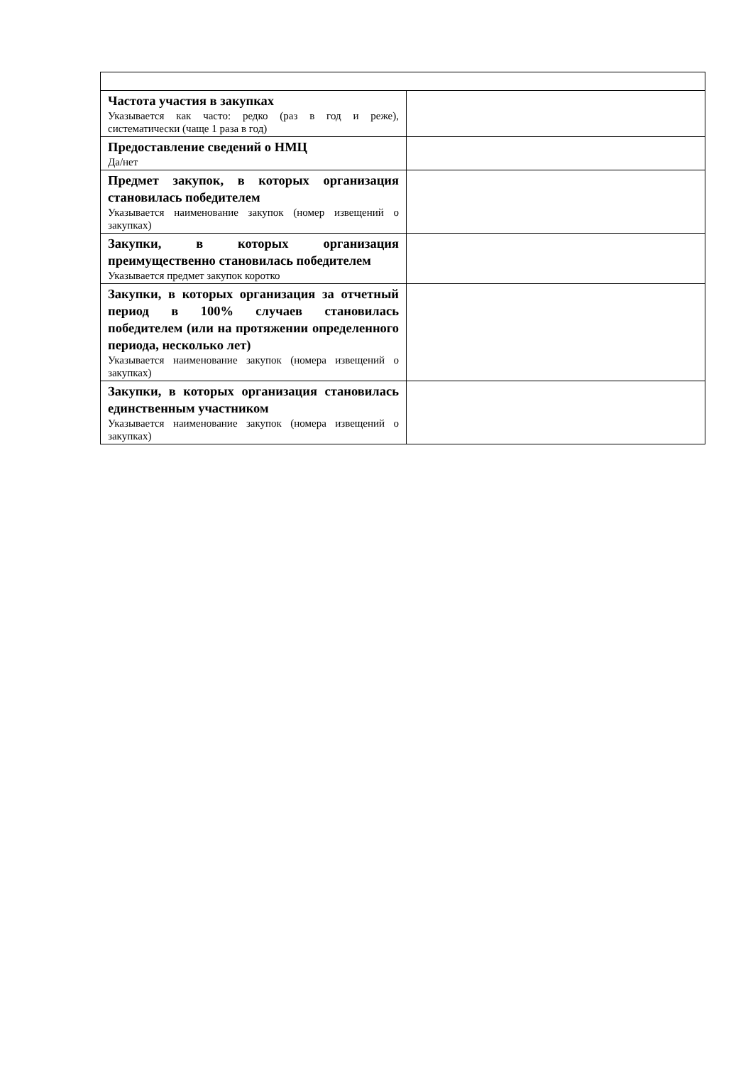| Частота участия в закупках Указывается как часто: редко (раз в год и реже), систематически (чаще 1 раза в год) | |
| Предоставление сведений о НМЦ Да/нет | |
| Предмет закупок, в которых организация становилась победителем Указывается наименование закупок (номер извещений о закупках) | |
| Закупки, в которых организация преимущественно становилась победителем Указывается предмет закупок коротко | |
| Закупки, в которых организация за отчетный период в 100% случаев становилась победителем (или на протяжении определенного периода, несколько лет) Указывается наименование закупок (номера извещений о закупках) | |
| Закупки, в которых организация становилась единственным участником Указывается наименование закупок (номера извещений о закупках) | |